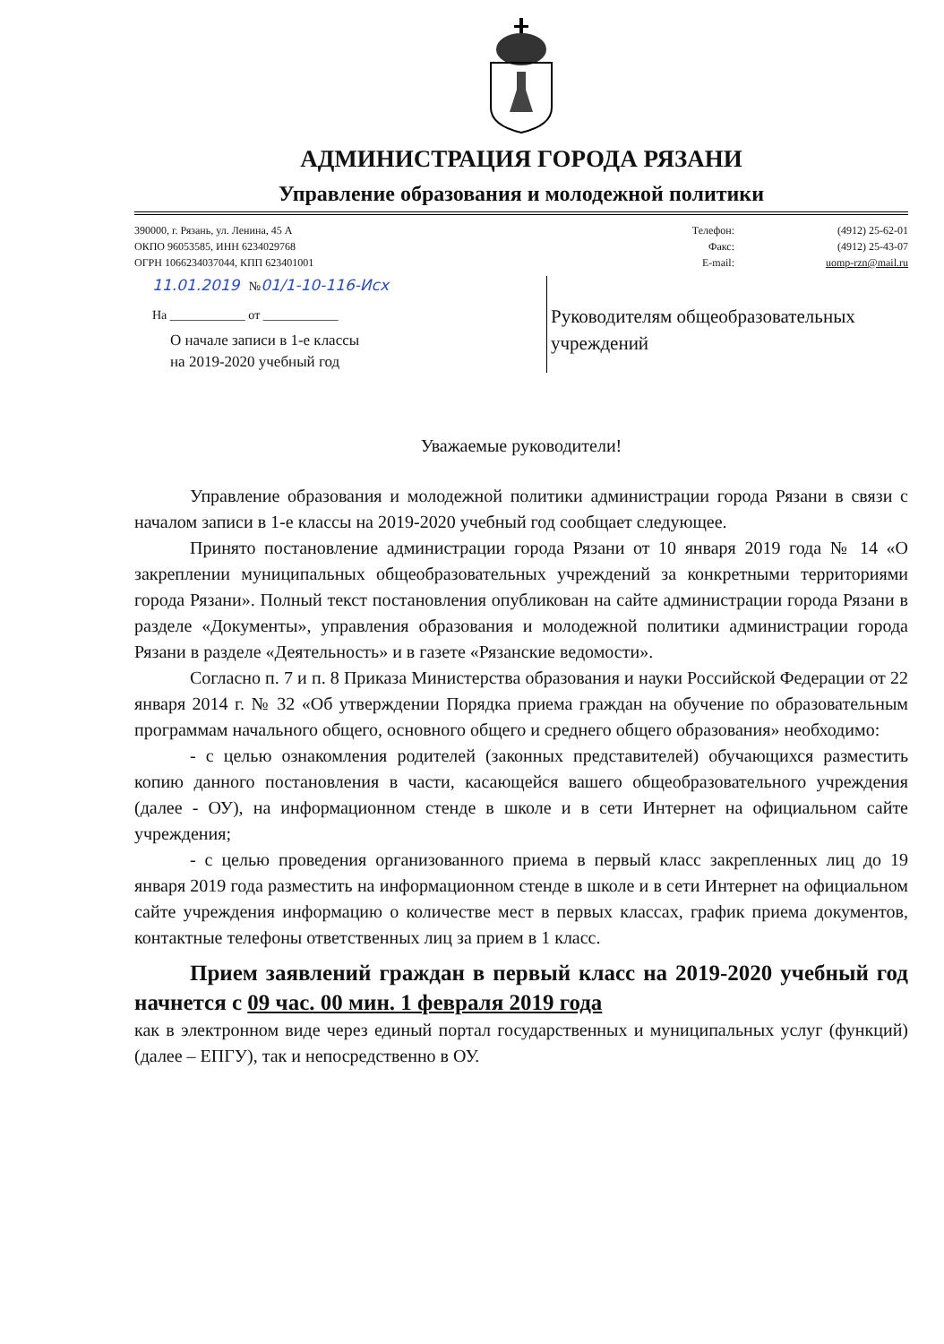АДМИНИСТРАЦИЯ ГОРОДА РЯЗАНИ
Управление образования и молодежной политики
390000, г. Рязань, ул. Ленина, 45 А
ОКПО 96053585, ИНН 6234029768
ОГРН 1066234037044, КПП 623401001
Телефон:
Факс:
E-mail:
(4912) 25-62-01
(4912) 25-43-07
uomp-rzn@mail.ru
11.01.2019 №01/1-10-116-Исх
На ____________ от ____________
О начале записи в 1-е классы
на 2019-2020 учебный год
Руководителям общеобразовательных учреждений
Уважаемые руководители!
Управление образования и молодежной политики администрации города Рязани в связи с началом записи в 1-е классы на 2019-2020 учебный год сообщает следующее.
Принято постановление администрации города Рязани от 10 января 2019 года № 14 «О закреплении муниципальных общеобразовательных учреждений за конкретными территориями города Рязани». Полный текст постановления опубликован на сайте администрации города Рязани в разделе «Документы», управления образования и молодежной политики администрации города Рязани в разделе «Деятельность» и в газете «Рязанские ведомости».
Согласно п. 7 и п. 8 Приказа Министерства образования и науки Российской Федерации от 22 января 2014 г. № 32 «Об утверждении Порядка приема граждан на обучение по образовательным программам начального общего, основного общего и среднего общего образования» необходимо:
- с целью ознакомления родителей (законных представителей) обучающихся разместить копию данного постановления в части, касающейся вашего общеобразовательного учреждения (далее - ОУ), на информационном стенде в школе и в сети Интернет на официальном сайте учреждения;
- с целью проведения организованного приема в первый класс закрепленных лиц до 19 января 2019 года разместить на информационном стенде в школе и в сети Интернет на официальном сайте учреждения информацию о количестве мест в первых классах, график приема документов, контактные телефоны ответственных лиц за прием в 1 класс.
Прием заявлений граждан в первый класс на 2019-2020 учебный год начнется с 09 час. 00 мин. 1 февраля 2019 года
как в электронном виде через единый портал государственных и муниципальных услуг (функций) (далее – ЕПГУ), так и непосредственно в ОУ.